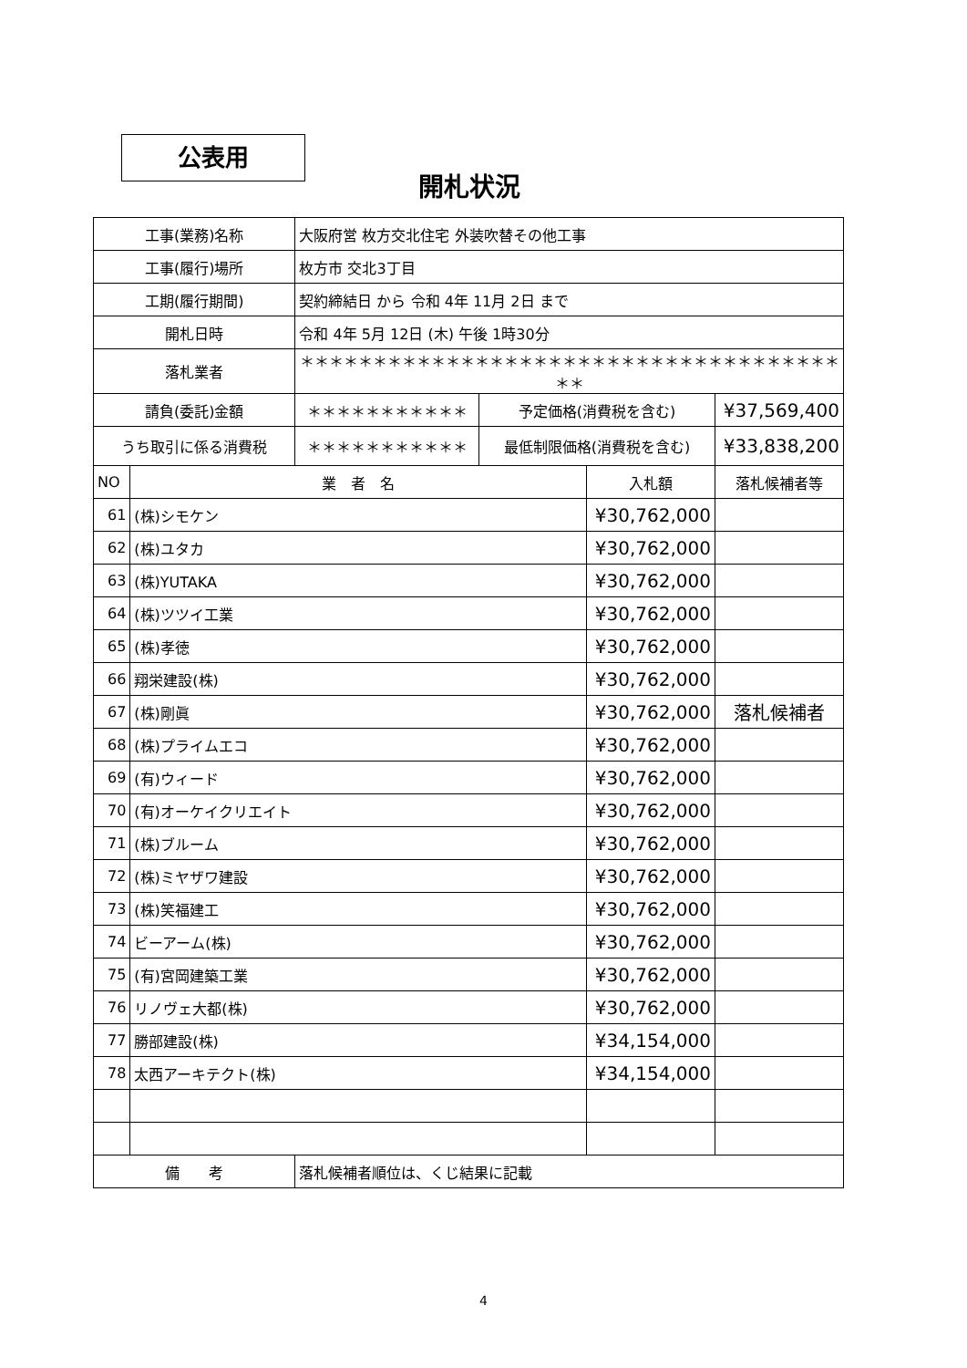公表用
開札状況
| 工事(業務)名称 | | 大阪府営 枚方交北住宅 外装吹替その他工事 | | | |
| 工事(履行)場所 | | 枚方市 交北3丁目 | | | |
| 工期(履行期間) | | 契約締結日 から 令和 4年 11月 2日 まで | | | |
| 開札日時 | | 令和 4年 5月 12日 (木) 午後 1時30分 | | | |
| 落札業者 | | ＊＊＊＊＊＊＊＊＊＊＊＊＊＊＊＊＊＊＊＊＊＊＊＊＊＊＊＊＊＊＊＊＊＊＊＊＊＊＊ | | | |
| 請負(委託)金額 | | ＊＊＊＊＊＊＊＊＊＊＊ | 予定価格(消費税を含む) | | ¥37,569,400 |
| うち取引に係る消費税 | | ＊＊＊＊＊＊＊＊＊＊＊ | 最低制限価格(消費税を含む) | | ¥33,838,200 |
| NO | 業 者 名 | | | 入札額 | 落札候補者等 |
| 61 | (株)シモケン | | | ¥30,762,000 | |
| 62 | (株)ユタカ | | | ¥30,762,000 | |
| 63 | (株)YUTAKA | | | ¥30,762,000 | |
| 64 | (株)ツツイ工業 | | | ¥30,762,000 | |
| 65 | (株)孝徳 | | | ¥30,762,000 | |
| 66 | 翔栄建設(株) | | | ¥30,762,000 | |
| 67 | (株)剛眞 | | | ¥30,762,000 | 落札候補者 |
| 68 | (株)プライムエコ | | | ¥30,762,000 | |
| 69 | (有)ウィード | | | ¥30,762,000 | |
| 70 | (有)オーケイクリエイト | | | ¥30,762,000 | |
| 71 | (株)ブルーム | | | ¥30,762,000 | |
| 72 | (株)ミヤザワ建設 | | | ¥30,762,000 | |
| 73 | (株)笑福建工 | | | ¥30,762,000 | |
| 74 | ビーアーム(株) | | | ¥30,762,000 | |
| 75 | (有)宮岡建築工業 | | | ¥30,762,000 | |
| 76 | リノヴェ大都(株) | | | ¥30,762,000 | |
| 77 | 勝部建設(株) | | | ¥34,154,000 | |
| 78 | 太西アーキテクト(株) | | | ¥34,154,000 | |
| 備 考 | | 落札候補者順位は、くじ結果に記載 | | | |
4